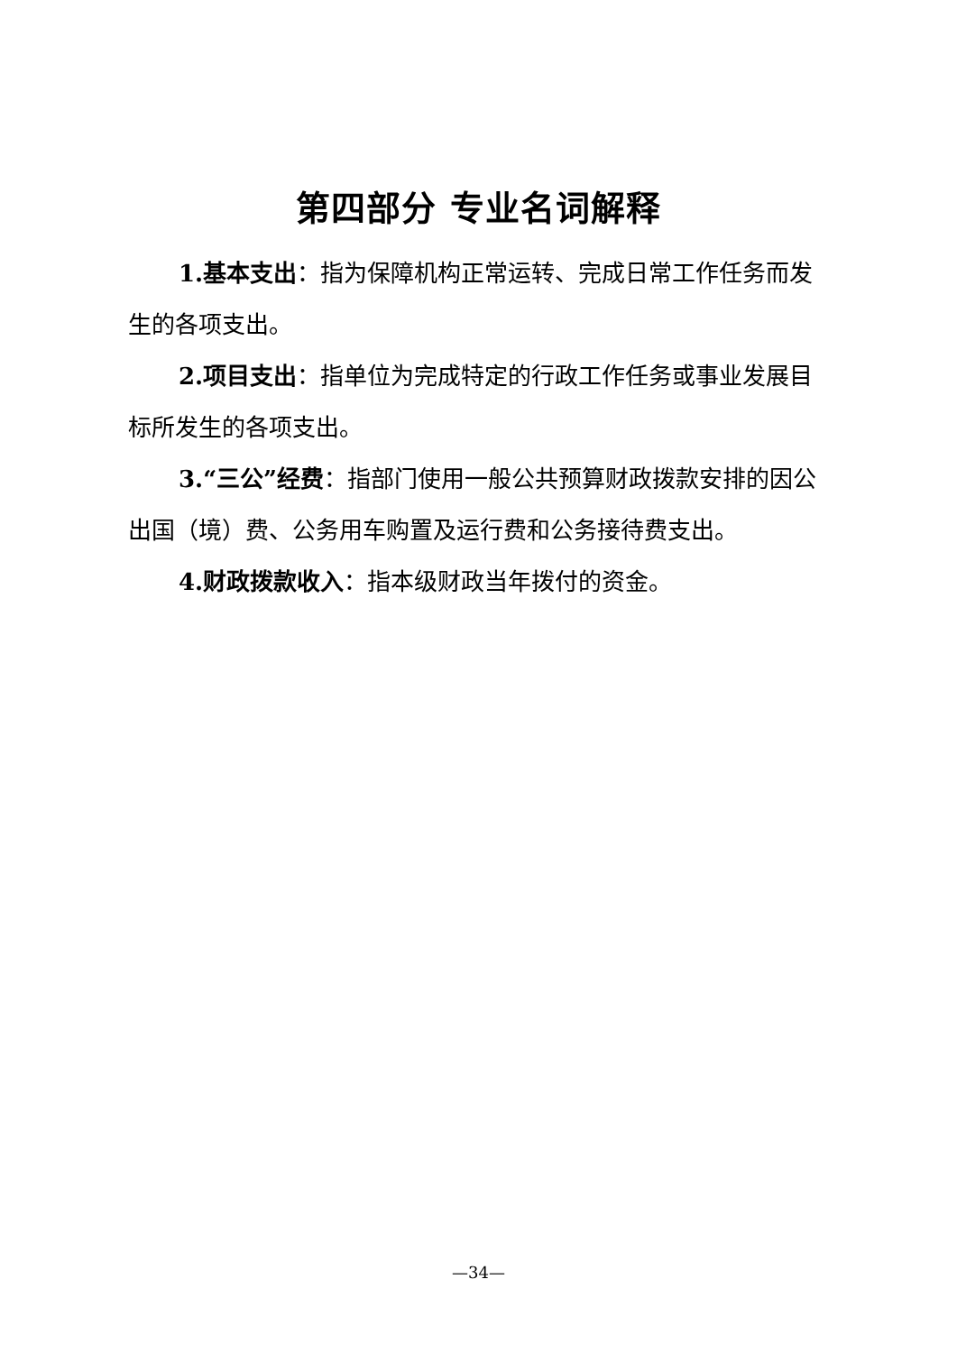第四部分 专业名词解释
1.基本支出：指为保障机构正常运转、完成日常工作任务而发生的各项支出。
2.项目支出：指单位为完成特定的行政工作任务或事业发展目标所发生的各项支出。
3.“三公”经费：指部门使用一般公共预算财政拨款安排的因公出国（境）费、公务用车购置及运行费和公务接待费支出。
4.财政拨款收入：指本级财政当年拨付的资金。
—34—